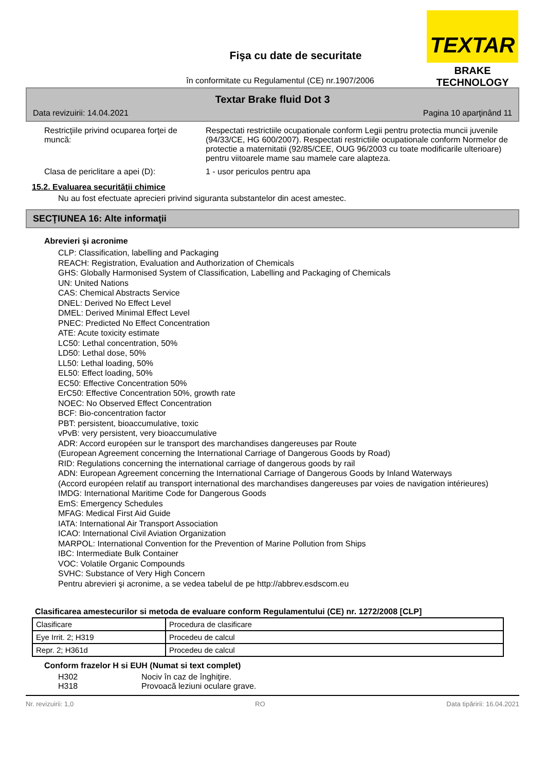TEXTAR
BRAKE TECHNOLOGY
Fişa cu date de securitate
în conformitate cu Regulamentul (CE) nr.1907/2006
Textar Brake fluid Dot 3
Data revizuirii: 14.04.2021 Pagina 10 aparţinând 11
Restricţiile privind ocuparea forţei de muncă:
Respectati restrictiile ocupationale conform Legii pentru protectia muncii juvenile (94/33/CE, HG 600/2007). Respectati restrictiile ocupationale conform Normelor de protectie a maternitatii (92/85/CEE, OUG 96/2003 cu toate modificarile ulterioare) pentru viitoarele mame sau mamele care alapteza.
Clasa de periclitare a apei (D): 1 - usor periculos pentru apa
15.2. Evaluarea securităţii chimice
Nu au fost efectuate aprecieri privind siguranta substantelor din acest amestec.
SECŢIUNEA 16: Alte informaţii
Abrevieri şi acronime
CLP: Classification, labelling and Packaging
REACH: Registration, Evaluation and Authorization of Chemicals
GHS: Globally Harmonised System of Classification, Labelling and Packaging of Chemicals
UN: United Nations
CAS: Chemical Abstracts Service
DNEL: Derived No Effect Level
DMEL: Derived Minimal Effect Level
PNEC: Predicted No Effect Concentration
ATE: Acute toxicity estimate
LC50: Lethal concentration, 50%
LD50: Lethal dose, 50%
LL50: Lethal loading, 50%
EL50: Effect loading, 50%
EC50: Effective Concentration 50%
ErC50: Effective Concentration 50%, growth rate
NOEC: No Observed Effect Concentration
BCF: Bio-concentration factor
PBT: persistent, bioaccumulative, toxic
vPvB: very persistent, very bioaccumulative
ADR: Accord européen sur le transport des marchandises dangereuses par Route
(European Agreement concerning the International Carriage of Dangerous Goods by Road)
RID: Regulations concerning the international carriage of dangerous goods by rail
ADN: European Agreement concerning the International Carriage of Dangerous Goods by Inland Waterways
(Accord européen relatif au transport international des marchandises dangereuses par voies de navigation intérieures)
IMDG: International Maritime Code for Dangerous Goods
EmS: Emergency Schedules
MFAG: Medical First Aid Guide
IATA: International Air Transport Association
ICAO: International Civil Aviation Organization
MARPOL: International Convention for the Prevention of Marine Pollution from Ships
IBC: Intermediate Bulk Container
VOC: Volatile Organic Compounds
SVHC: Substance of Very High Concern
Pentru abrevieri şi acronime, a se vedea tabelul de pe http://abbrev.esdscom.eu
Clasificarea amestecurilor si metoda de evaluare conform Regulamentului (CE) nr. 1272/2008 [CLP]
| Clasificare | Procedura de clasificare |
| Eye Irrit. 2; H319 | Procedeu de calcul |
| Repr. 2; H361d | Procedeu de calcul |
Conform frazelor H si EUH (Numat si text complet)
H302 Nociv în caz de înghiţire.
H318 Provoacă leziuni oculare grave.
Nr. revizuirii: 1,0 RO Data tipăririi: 16.04.2021